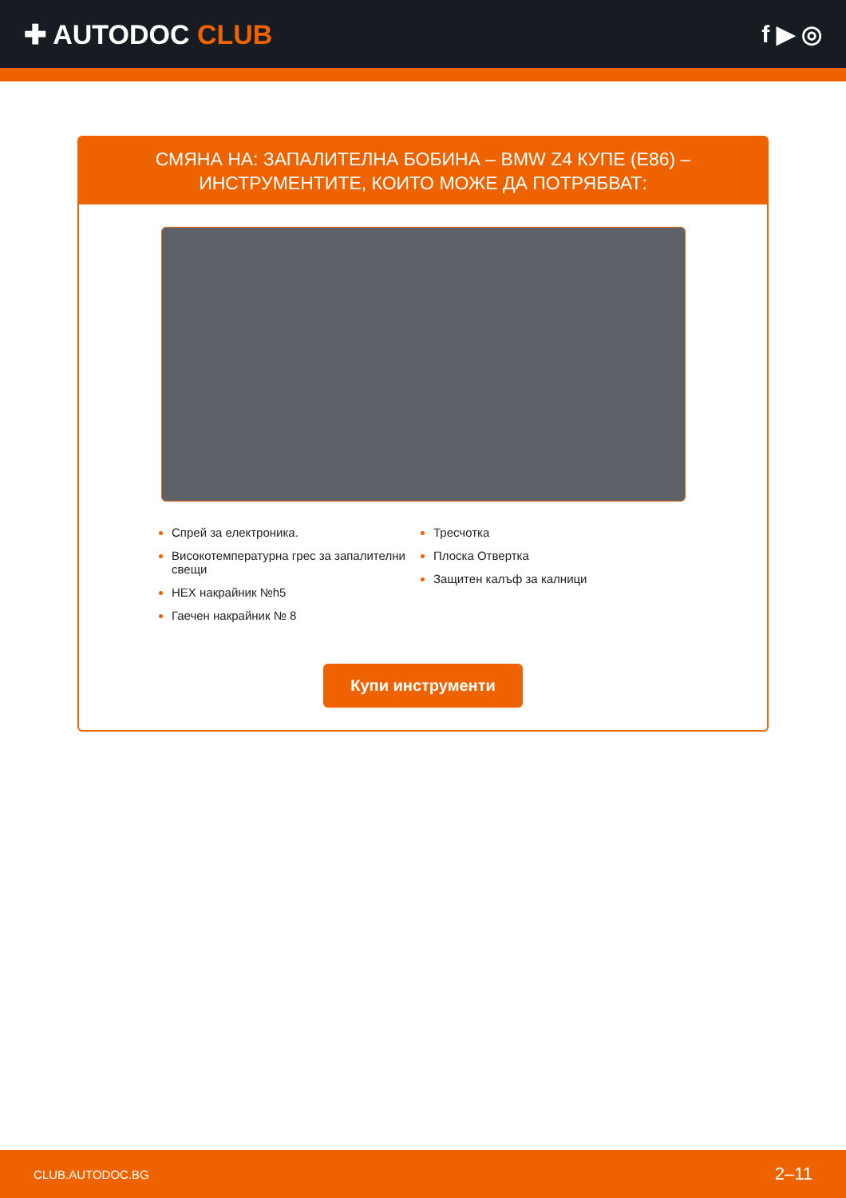✚ AUTODOC CLUB f ▶ ◎
СМЯНА НА: ЗАПАЛИТЕЛНА БОБИНА – BMW Z4 КУПЕ (E86) – ИНСТРУМЕНТИТЕ, КОИТО МОЖЕ ДА ПОТРЯБВАТ:
Спрей за електроника.
Високотемпературна грес за запалителни свещи
HEX накрайник №h5
Гаечен накрайник № 8
Тресчотка
Плоска Отвертка
Защитен калъф за калници
Купи инструменти
CLUB.AUTODOC.BG 2–11